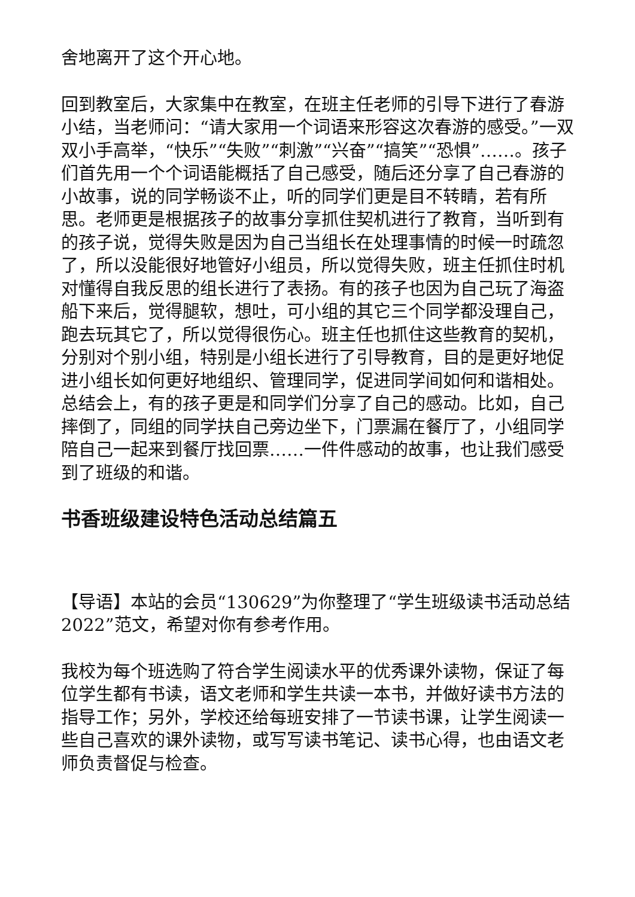舍地离开了这个开心地。
回到教室后，大家集中在教室，在班主任老师的引导下进行了春游小结，当老师问：“请大家用一个词语来形容这次春游的感受。”一双双小手高举，“快乐”“失败”“刺激”“兴奋”“搞笑”“恐惧”……。孩子们首先用一个个词语能概括了自己感受，随后还分享了自己春游的小故事，说的同学畅谈不止，听的同学们更是目不转睛，若有所思。老师更是根据孩子的故事分享抓住契机进行了教育，当听到有的孩子说，觉得失败是因为自己当组长在处理事情的时候一时疏忽了，所以没能很好地管好小组员，所以觉得失败，班主任抓住时机对懂得自我反思的组长进行了表扬。有的孩子也因为自己玩了海盗船下来后，觉得腿软，想吐，可小组的其它三个同学都没理自己，跑去玩其它了，所以觉得很伤心。班主任也抓住这些教育的契机，分别对个别小组，特别是小组长进行了引导教育，目的是更好地促进小组长如何更好地组织、管理同学，促进同学间如何和谐相处。总结会上，有的孩子更是和同学们分享了自己的感动。比如，自己摔倒了，同组的同学扶自己旁边坐下，门票漏在餐厅了，小组同学陪自己一起来到餐厅找回票……一件件感动的故事，也让我们感受到了班级的和谐。
书香班级建设特色活动总结篇五
【导语】本站的会员“130629”为你整理了“学生班级读书活动总结2022”范文，希望对你有参考作用。
我校为每个班选购了符合学生阅读水平的优秀课外读物，保证了每位学生都有书读，语文老师和学生共读一本书，并做好读书方法的指导工作；另外，学校还给每班安排了一节读书课，让学生阅读一些自己喜欢的课外读物，或写写读书笔记、读书心得，也由语文老师负责督促与检查。